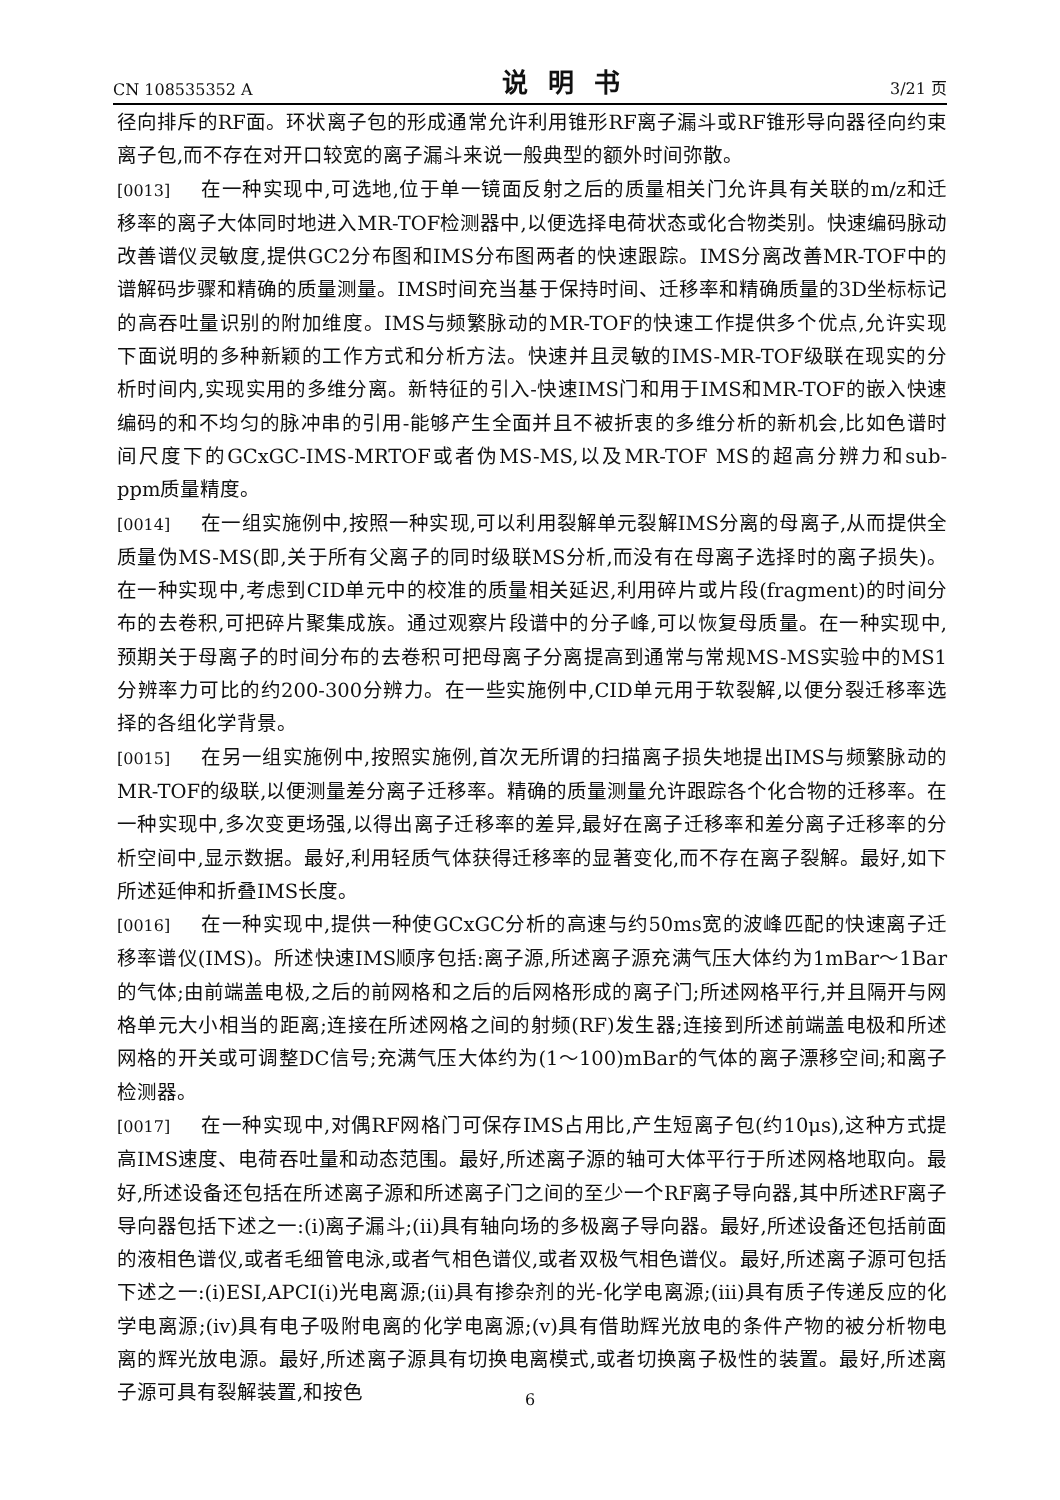CN 108535352 A 说明书 3/21 页
径向排斥的RF面。环状离子包的形成通常允许利用锥形RF离子漏斗或RF锥形导向器径向约束离子包,而不存在对开口较宽的离子漏斗来说一般典型的额外时间弥散。
[0013] 在一种实现中,可选地,位于单一镜面反射之后的质量相关门允许具有关联的m/z和迁移率的离子大体同时地进入MR-TOF检测器中,以便选择电荷状态或化合物类别。快速编码脉动改善谱仪灵敏度,提供GC2分布图和IMS分布图两者的快速跟踪。IMS分离改善MR-TOF中的谱解码步骤和精确的质量测量。IMS时间充当基于保持时间、迁移率和精确质量的3D坐标标记的高吞吐量识别的附加维度。IMS与频繁脉动的MR-TOF的快速工作提供多个优点,允许实现下面说明的多种新颖的工作方式和分析方法。快速并且灵敏的IMS-MR-TOF级联在现实的分析时间内,实现实用的多维分离。新特征的引入-快速IMS门和用于IMS和MR-TOF的嵌入快速编码的和不均匀的脉冲串的引用-能够产生全面并且不被折衷的多维分析的新机会,比如色谱时间尺度下的GCxGC-IMS-MRTOF或者伪MS-MS,以及MR-TOF MS的超高分辨力和sub-ppm质量精度。
[0014] 在一组实施例中,按照一种实现,可以利用裂解单元裂解IMS分离的母离子,从而提供全质量伪MS-MS(即,关于所有父离子的同时级联MS分析,而没有在母离子选择时的离子损失)。在一种实现中,考虑到CID单元中的校准的质量相关延迟,利用碎片或片段(fragment)的时间分布的去卷积,可把碎片聚集成族。通过观察片段谱中的分子峰,可以恢复母质量。在一种实现中,预期关于母离子的时间分布的去卷积可把母离子分离提高到通常与常规MS-MS实验中的MS1分辨率力可比的约200-300分辨力。在一些实施例中,CID单元用于软裂解,以便分裂迁移率选择的各组化学背景。
[0015] 在另一组实施例中,按照实施例,首次无所谓的扫描离子损失地提出IMS与频繁脉动的MR-TOF的级联,以便测量差分离子迁移率。精确的质量测量允许跟踪各个化合物的迁移率。在一种实现中,多次变更场强,以得出离子迁移率的差异,最好在离子迁移率和差分离子迁移率的分析空间中,显示数据。最好,利用轻质气体获得迁移率的显著变化,而不存在离子裂解。最好,如下所述延伸和折叠IMS长度。
[0016] 在一种实现中,提供一种使GCxGC分析的高速与约50ms宽的波峰匹配的快速离子迁移率谱仪(IMS)。所述快速IMS顺序包括:离子源,所述离子源充满气压大体约为1mBar～1Bar的气体;由前端盖电极,之后的前网格和之后的后网格形成的离子门;所述网格平行,并且隔开与网格单元大小相当的距离;连接在所述网格之间的射频(RF)发生器;连接到所述前端盖电极和所述网格的开关或可调整DC信号;充满气压大体约为(1～100)mBar的气体的离子漂移空间;和离子检测器。
[0017] 在一种实现中,对偶RF网格门可保存IMS占用比,产生短离子包(约10μs),这种方式提高IMS速度、电荷吞吐量和动态范围。最好,所述离子源的轴可大体平行于所述网格地取向。最好,所述设备还包括在所述离子源和所述离子门之间的至少一个RF离子导向器,其中所述RF离子导向器包括下述之一:(i)离子漏斗;(ii)具有轴向场的多极离子导向器。最好,所述设备还包括前面的液相色谱仪,或者毛细管电泳,或者气相色谱仪,或者双极气相色谱仪。最好,所述离子源可包括下述之一:(i)ESI,APCI(i)光电离源;(ii)具有掺杂剂的光-化学电离源;(iii)具有质子传递反应的化学电离源;(iv)具有电子吸附电离的化学电离源;(v)具有借助辉光放电的条件产物的被分析物电离的辉光放电源。最好,所述离子源具有切换电离模式,或者切换离子极性的装置。最好,所述离子源可具有裂解装置,和按色
6